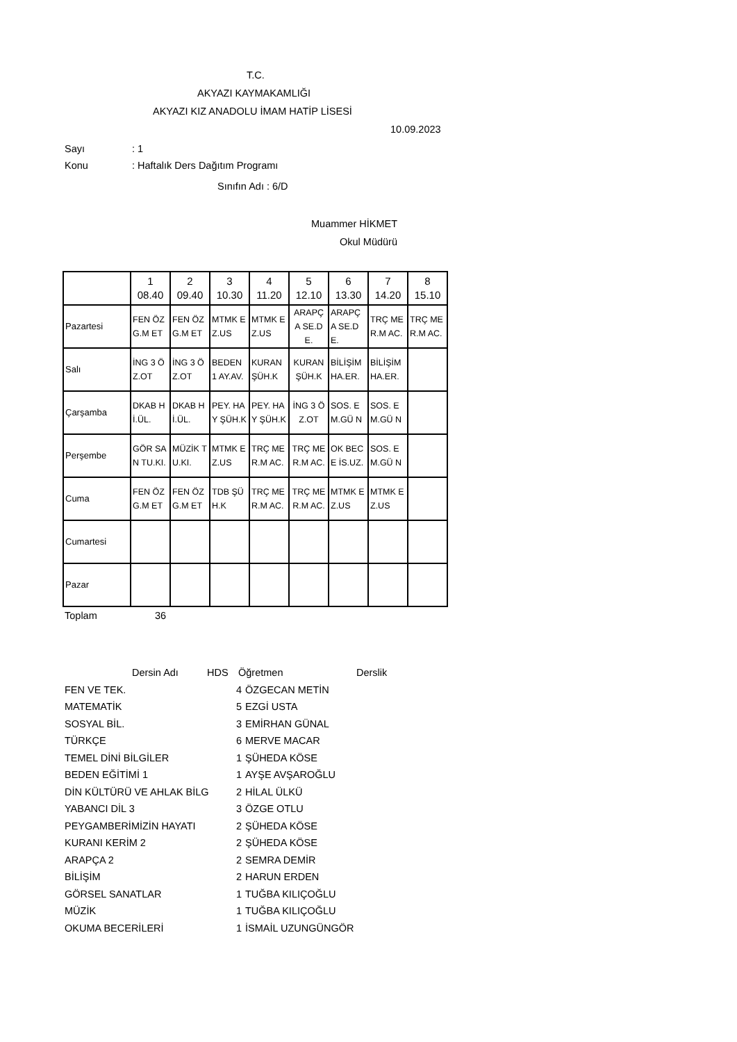T.C.
AKYAZI KAYMAKAMLIĞI
AKYAZI KIZ ANADOLU İMAM HATİP LİSESİ
10.09.2023
Sayı: 1
Konu: Haftalık Ders Dağıtım Programı
Sınıfın Adı : 6/D
Muammer HİKMET
Okul Müdürü
| | 1 08.40 | 2 09.40 | 3 10.30 | 4 11.20 | 5 12.10 | 6 13.30 | 7 14.20 | 8 15.10 |
| Pazartesi | FEN ÖZG.M ET | FEN ÖZG.M ET | MTMK EZ.US | MTMK EZ.US | ARAPÇ A SE.DE. | ARAPÇ A SE.DE. | TRÇ MER.M AC. | TRÇ MER.M AC. |
| Salı | İNG 3 ÖZ.OT | İNG 3 ÖZ.OT | BEDEN 1 AY.AV. | KURAN ŞÜH.K | KURAN ŞÜH.K | BİLİŞİM HA.ER. | BİLİŞİM HA.ER. | |
| Çarşamba | DKAB Hİ.ÜL. | DKAB Hİ.ÜL. | PEY. HAY ŞÜH.K | PEY. HAY ŞÜH.K | İNG 3 ÖZ.OT | SOS. EM.GÜ N | SOS. EM.GÜ N | |
| Perşembe | GÖR SAN TU.KI. | MÜZİK TU.KI. | MTMK EZ.US | TRÇ MER.M AC. | TRÇ MER.M AC. | OK BECE İS.UZ. | SOS. EM.GÜ N | |
| Cuma | FEN ÖZG.M ET | FEN ÖZG.M ET | TDB ŞÜH.K | TRÇ MER.M AC. | TRÇ MER.M AC. | MTMK EZ.US | MTMK EZ.US | |
| Cumartesi | | | | | | | | |
| Pazar | | | | | | | | |
Toplam 36
| Dersin Adı | HDS | Öğretmen | Derslik |
| --- | --- | --- | --- |
| FEN VE TEK. | 4 | ÖZGECAN METİN |
| MATEMATİK | 5 | EZGİ USTA |
| SOSYAL BİL. | 3 | EMİRHAN GÜNAL |
| TÜRKÇE | 6 | MERVE MACAR |
| TEMEL DİNİ BİLGİLER | 1 | ŞÜHEDA KÖSE |
| BEDEN EĞİTİMİ 1 | 1 | AYŞE AVŞAROĞLU |
| DİN KÜLTÜRÜ VE AHLAK BİLG | 2 | HİLAL ÜLKÜ |
| YABANCI DİL 3 | 3 | ÖZGE OTLU |
| PEYGAMBERİMİZİN HAYATI | 2 | ŞÜHEDA KÖSE |
| KURANI KERİM 2 | 2 | ŞÜHEDA KÖSE |
| ARAPÇA 2 | 2 | SEMRA DEMİR |
| BİLİŞİM | 2 | HARUN ERDEN |
| GÖRSEL SANATLAR | 1 | TUĞBA KILIÇOĞLU |
| MÜZİK | 1 | TUĞBA KILIÇOĞLU |
| OKUMA BECERİLERİ | 1 | İSMAİL UZUNGÜNGÖR |